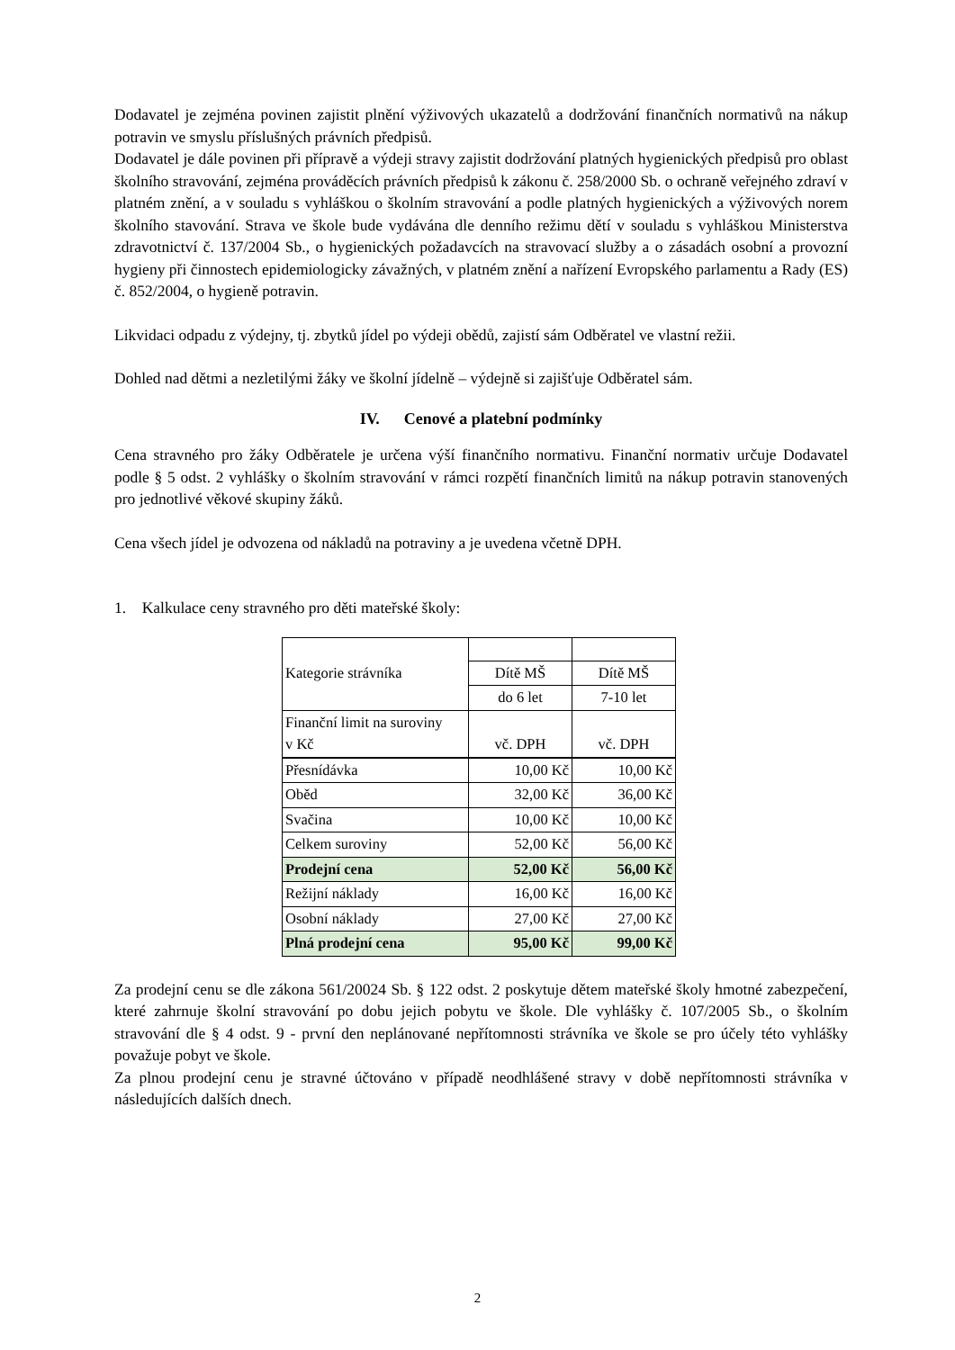Dodavatel je zejména povinen zajistit plnění výživových ukazatelů a dodržování finančních normativů na nákup potravin ve smyslu příslušných právních předpisů.
Dodavatel je dále povinen při přípravě a výdeji stravy zajistit dodržování platných hygienických předpisů pro oblast školního stravování, zejména prováděcích právních předpisů k zákonu č. 258/2000 Sb. o ochraně veřejného zdraví v platném znění, a v souladu s vyhláškou o školním stravování a podle platných hygienických a výživových norem školního stavování. Strava ve škole bude vydávána dle denního režimu dětí v souladu s vyhláškou Ministerstva zdravotnictví č. 137/2004 Sb., o hygienických požadavcích na stravovací služby a o zásadách osobní a provozní hygieny při činnostech epidemiologicky závažných, v platném znění a nařízení Evropského parlamentu a Rady (ES) č. 852/2004, o hygieně potravin.
Likvidaci odpadu z výdejny, tj. zbytků jídel po výdeji obědů, zajistí sám Odběratel ve vlastní režii.
Dohled nad dětmi a nezletilými žáky ve školní jídelně – výdejně si zajišťuje Odběratel sám.
IV. Cenové a platební podmínky
Cena stravného pro žáky Odběratele je určena výší finančního normativu. Finanční normativ určuje Dodavatel podle § 5 odst. 2 vyhlášky o školním stravování v rámci rozpětí finančních limitů na nákup potravin stanovených pro jednotlivé věkové skupiny žáků.
Cena všech jídel je odvozena od nákladů na potraviny a je uvedena včetně DPH.
1. Kalkulace ceny stravného pro děti mateřské školy:
| Kategorie strávníka | | |
| | Dítě MŠ | Dítě MŠ |
| | do 6 let | 7-10 let |
| Finanční limit na suroviny v Kč | vč. DPH | vč. DPH |
| Přesnídávka | 10,00 Kč | 10,00 Kč |
| Oběd | 32,00 Kč | 36,00 Kč |
| Svačina | 10,00 Kč | 10,00 Kč |
| Celkem suroviny | 52,00 Kč | 56,00 Kč |
| Prodejní cena | 52,00 Kč | 56,00 Kč |
| Režijní náklady | 16,00 Kč | 16,00 Kč |
| Osobní náklady | 27,00 Kč | 27,00 Kč |
| Plná prodejní cena | 95,00 Kč | 99,00 Kč |
Za prodejní cenu se dle zákona 561/20024 Sb. § 122 odst. 2 poskytuje dětem mateřské školy hmotné zabezpečení, které zahrnuje školní stravování po dobu jejich pobytu ve škole. Dle vyhlášky č. 107/2005 Sb., o školním stravování dle § 4 odst. 9 - první den neplánované nepřítomnosti strávníka ve škole se pro účely této vyhlášky považuje pobyt ve škole.
Za plnou prodejní cenu je stravné účtováno v případě neodhlášené stravy v době nepřítomnosti strávníka v následujících dalších dnech.
2